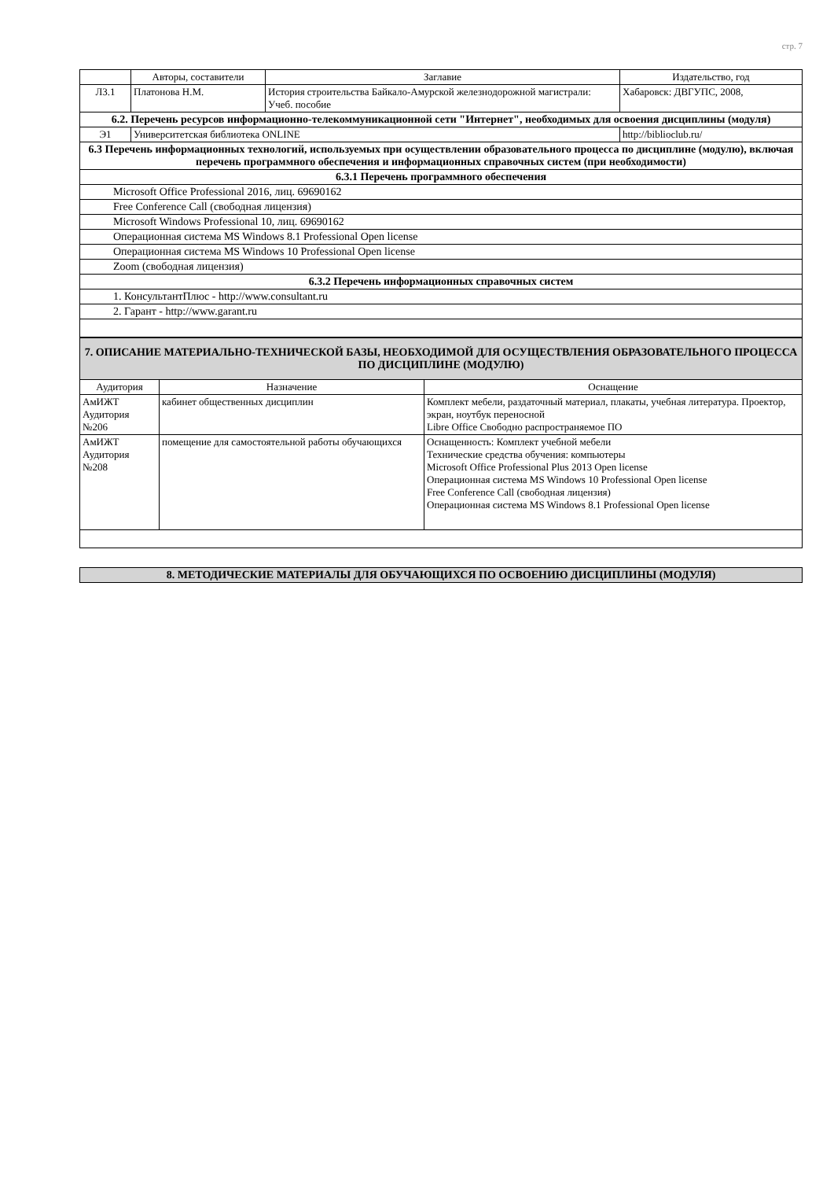стр. 7
| | Авторы, составители | Заглавие | Издательство, год |
| --- | --- | --- | --- |
| Л3.1 | Платонова Н.М. | История строительства Байкало-Амурской железнодорожной магистрали: Учеб. пособие | Хабаровск: ДВГУПС, 2008, |
| 6.2. Перечень ресурсов информационно-телекоммуникационной сети "Интернет", необходимых для освоения дисциплины (модуля) | | | |
| Э1 | Университетская библиотека ONLINE | | http://biblioclub.ru/ |
| 6.3 Перечень информационных технологий, используемых при осуществлении образовательного процесса по дисциплине (модулю), включая перечень программного обеспечения и информационных справочных систем (при необходимости) | | | |
| 6.3.1 Перечень программного обеспечения | | | |
| Microsoft Office Professional 2016, лиц. 69690162 | | | |
| Free Conference Call (свободная лицензия) | | | |
| Microsoft Windows Professional 10, лиц. 69690162 | | | |
| Операционная система MS Windows 8.1 Professional Open license | | | |
| Операционная система MS Windows 10 Professional Open license | | | |
| Zoom (свободная лицензия) | | | |
| 6.3.2 Перечень информационных справочных систем | | | |
| 1. КонсультантПлюс - http://www.consultant.ru | | | |
| 2. Гарант - http://www.garant.ru | | | |
| 7. ОПИСАНИЕ МАТЕРИАЛЬНО-ТЕХНИЧЕСКОЙ БАЗЫ, НЕОБХОДИМОЙ ДЛЯ ОСУЩЕСТВЛЕНИЯ ОБРАЗОВАТЕЛЬНОГО ПРОЦЕССА ПО ДИСЦИПЛИНЕ (МОДУЛЮ) | | |
| Аудитория | Назначение | Оснащение |
| АмИЖТ Аудитория №206 | кабинет общественных дисциплин | Комплект мебели, раздаточный материал, плакаты, учебная литература. Проектор, экран, ноутбук переносной Libre Office Свободно распространяемое ПО |
| АмИЖТ Аудитория №208 | помещение для самостоятельной работы обучающихся | Оснащенность: Комплект учебной мебели Технические средства обучения: компьютеры Microsoft Office Professional Plus 2013 Open license Операционная система MS Windows 10 Professional Open license Free Conference Call (свободная лицензия) Операционная система MS Windows 8.1 Professional Open license |
| 8. МЕТОДИЧЕСКИЕ МАТЕРИАЛЫ ДЛЯ ОБУЧАЮЩИХСЯ ПО ОСВОЕНИЮ ДИСЦИПЛИНЫ (МОДУЛЯ) |